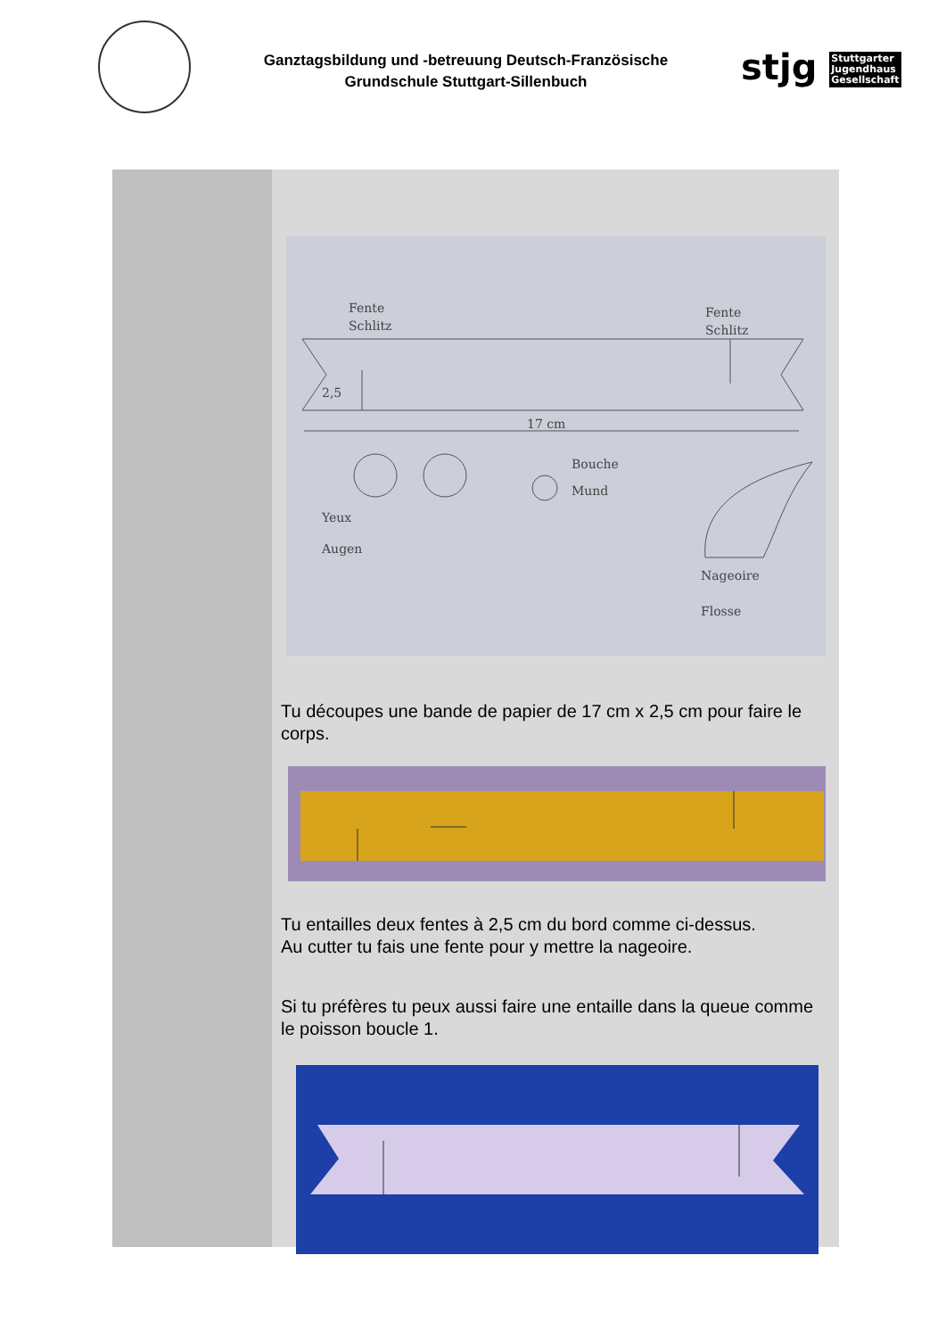Ganztagsbildung und -betreuung Deutsch-Französische
Grundschule Stuttgart-Sillenbuch
stjg Stuttgarter
Jugendhaus
Gesellschaft
Fente
Schlitz
Fente
Schlitz
2,5
17 cm
Bouche
Mund
Yeux
Augen
Nageoire
Flosse
Tu découpes une bande de papier de 17 cm x 2,5 cm pour faire le corps.
Tu entailles deux fentes à 2,5 cm du bord comme ci-dessus.
Au cutter tu fais une fente pour y mettre la nageoire.
Si tu préfères tu peux aussi faire une entaille dans la queue comme le poisson boucle 1.